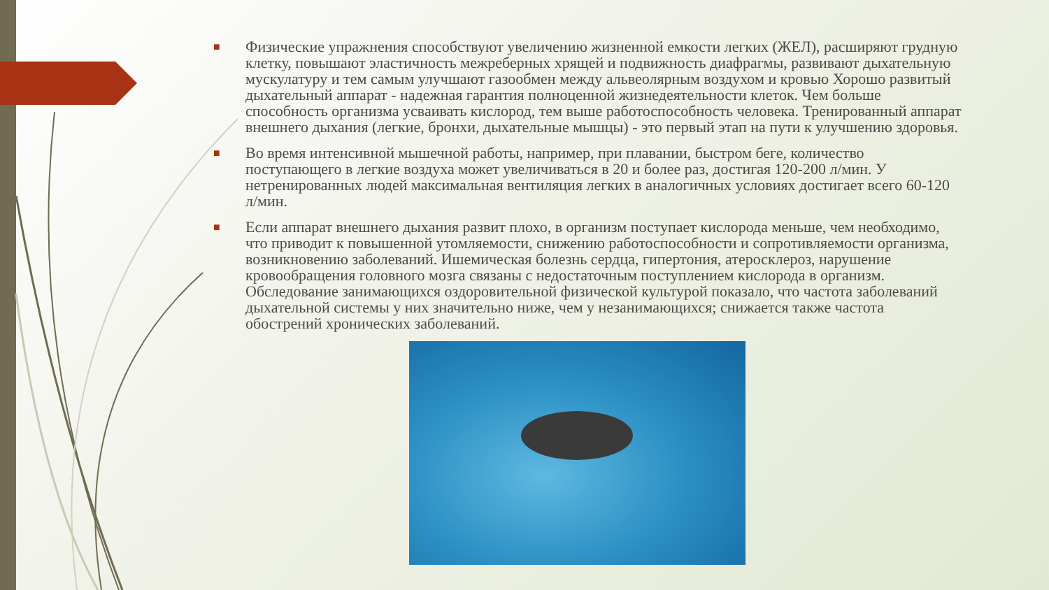■ Физические упражнения способствуют увеличению жизненной емкости легких (ЖЕЛ), расширяют грудную клетку, повышают эластичность межреберных хрящей и подвижность диафрагмы, развивают дыхательную мускулатуру и тем самым улучшают газообмен между альвеолярным воздухом и кровью Хорошо развитый дыхательный аппарат - надежная гарантия полноценной жизнедеятельности клеток. Чем больше способность организма усваивать кислород, тем выше работоспособность человека. Тренированный аппарат внешнего дыхания (легкие, бронхи, дыхательные мышцы) - это первый этап на пути к улучшению здоровья.
■ Во время интенсивной мышечной работы, например, при плавании, быстром беге, количество поступающего в легкие воздуха может увеличиваться в 20 и более раз, достигая 120-200 л/мин. У нетренированных людей максимальная вентиляция легких в аналогичных условиях достигает всего 60-120 л/мин.
■ Если аппарат внешнего дыхания развит плохо, в организм поступает кислорода меньше, чем необходимо, что приводит к повышенной утомляемости, снижению работоспособности и сопротивляемости организма, возникновению заболеваний. Ишемическая болезнь сердца, гипертония, атеросклероз, нарушение кровообращения головного мозга связаны с недостаточным поступлением кислорода в организм. Обследование занимающихся оздоровительной физической культурой показало, что частота заболеваний дыхательной системы у них значительно ниже, чем у незанимающихся; снижается также частота обострений хронических заболеваний.